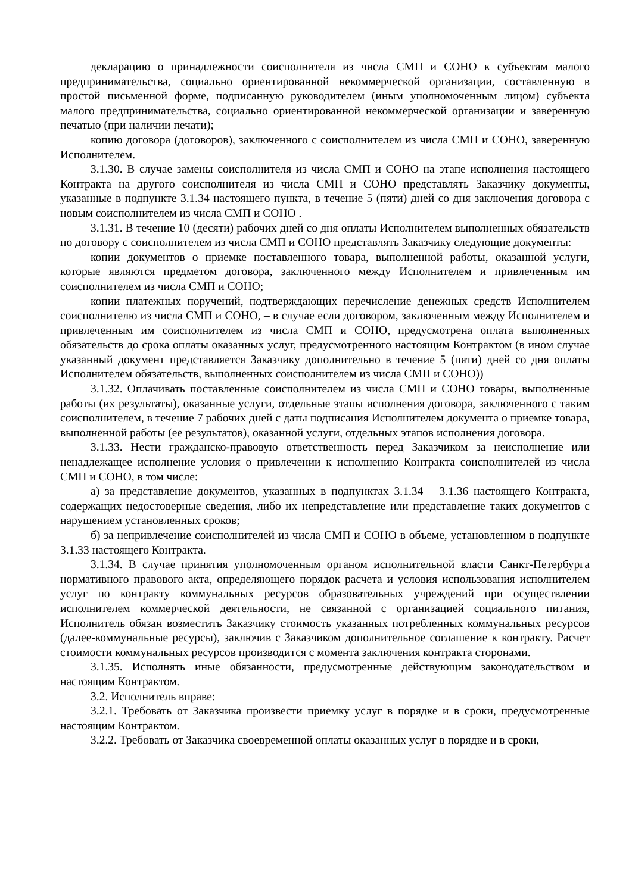декларацию о принадлежности соисполнителя из числа СМП и СОНО к субъектам малого предпринимательства, социально ориентированной некоммерческой организации, составленную в простой письменной форме, подписанную руководителем (иным уполномоченным лицом) субъекта малого предпринимательства, социально ориентированной некоммерческой организации и заверенную печатью (при наличии печати);
копию договора (договоров), заключенного с соисполнителем из числа СМП и СОНО, заверенную Исполнителем.
3.1.30. В случае замены соисполнителя из числа СМП и СОНО на этапе исполнения настоящего Контракта на другого соисполнителя из числа СМП и СОНО представлять Заказчику документы, указанные в подпункте 3.1.34 настоящего пункта, в течение 5 (пяти) дней со дня заключения договора с новым соисполнителем из числа СМП и СОНО .
3.1.31. В течение 10 (десяти) рабочих дней со дня оплаты Исполнителем выполненных обязательств по договору с соисполнителем из числа СМП и СОНО представлять Заказчику следующие документы:
копии документов о приемке поставленного товара, выполненной работы, оказанной услуги, которые являются предметом договора, заключенного между Исполнителем и привлеченным им соисполнителем из числа СМП и СОНО;
копии платежных поручений, подтверждающих перечисление денежных средств Исполнителем соисполнителю из числа СМП и СОНО, – в случае если договором, заключенным между Исполнителем и привлеченным им соисполнителем из числа СМП и СОНО, предусмотрена оплата выполненных обязательств до срока оплаты оказанных услуг, предусмотренного настоящим Контрактом (в ином случае указанный документ представляется Заказчику дополнительно в течение 5 (пяти) дней со дня оплаты Исполнителем обязательств, выполненных соисполнителем из числа СМП и СОНО))
3.1.32. Оплачивать поставленные соисполнителем из числа СМП и СОНО товары, выполненные работы (их результаты), оказанные услуги, отдельные этапы исполнения договора, заключенного с таким соисполнителем, в течение 7 рабочих дней с даты подписания Исполнителем документа о приемке товара, выполненной работы (ее результатов), оказанной услуги, отдельных этапов исполнения договора.
3.1.33. Нести гражданско-правовую ответственность перед Заказчиком за неисполнение или ненадлежащее исполнение условия о привлечении к исполнению Контракта соисполнителей из числа СМП и СОНО, в том числе:
а) за представление документов, указанных в подпунктах 3.1.34 – 3.1.36 настоящего Контракта, содержащих недостоверные сведения, либо их непредставление или представление таких документов с нарушением установленных сроков;
б) за непривлечение соисполнителей из числа СМП и СОНО в объеме, установленном в подпункте 3.1.33 настоящего Контракта.
3.1.34. В случае принятия уполномоченным органом исполнительной власти Санкт-Петербурга нормативного правового акта, определяющего порядок расчета и условия использования исполнителем услуг по контракту коммунальных ресурсов образовательных учреждений при осуществлении исполнителем коммерческой деятельности, не связанной с организацией социального питания, Исполнитель обязан возместить Заказчику стоимость указанных потребленных коммунальных ресурсов (далее-коммунальные ресурсы), заключив с Заказчиком дополнительное соглашение к контракту. Расчет стоимости коммунальных ресурсов производится с момента заключения контракта сторонами.
3.1.35. Исполнять иные обязанности, предусмотренные действующим законодательством и настоящим Контрактом.
3.2. Исполнитель вправе:
3.2.1. Требовать от Заказчика произвести приемку услуг в порядке и в сроки, предусмотренные настоящим Контрактом.
3.2.2. Требовать от Заказчика своевременной оплаты оказанных услуг в порядке и в сроки,